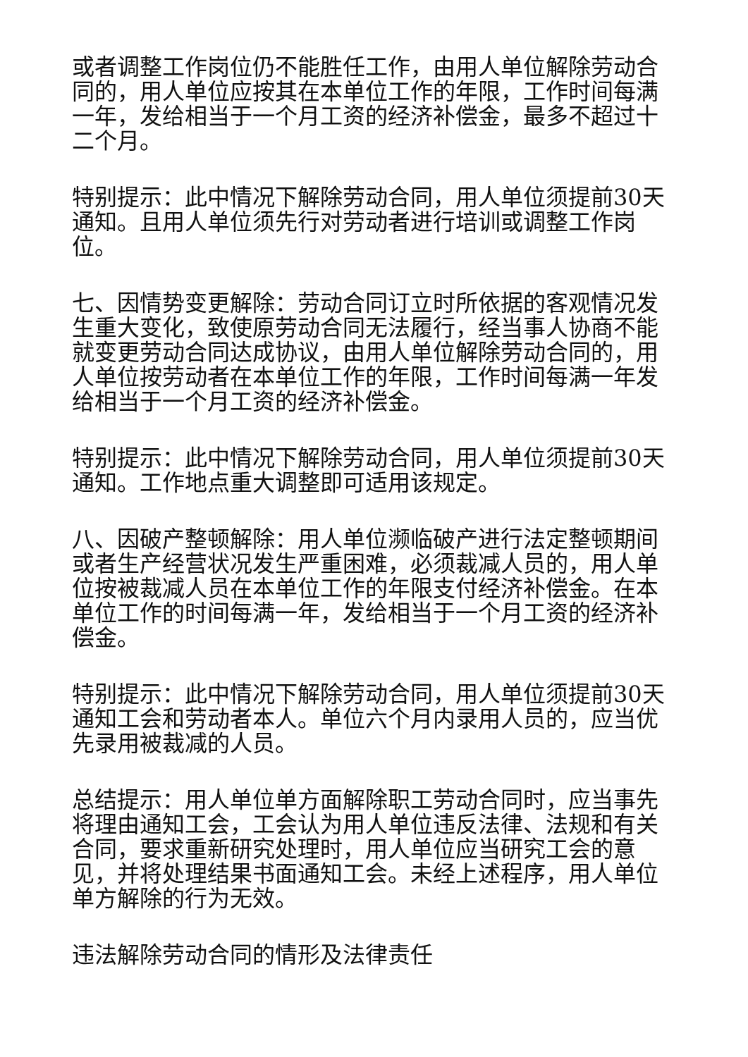或者调整工作岗位仍不能胜任工作，由用人单位解除劳动合同的，用人单位应按其在本单位工作的年限，工作时间每满一年，发给相当于一个月工资的经济补偿金，最多不超过十二个月。
特别提示：此中情况下解除劳动合同，用人单位须提前30天通知。且用人单位须先行对劳动者进行培训或调整工作岗位。
七、因情势变更解除：劳动合同订立时所依据的客观情况发生重大变化，致使原劳动合同无法履行，经当事人协商不能就变更劳动合同达成协议，由用人单位解除劳动合同的，用人单位按劳动者在本单位工作的年限，工作时间每满一年发给相当于一个月工资的经济补偿金。
特别提示：此中情况下解除劳动合同，用人单位须提前30天通知。工作地点重大调整即可适用该规定。
八、因破产整顿解除：用人单位濒临破产进行法定整顿期间或者生产经营状况发生严重困难，必须裁减人员的，用人单位按被裁减人员在本单位工作的年限支付经济补偿金。在本单位工作的时间每满一年，发给相当于一个月工资的经济补偿金。
特别提示：此中情况下解除劳动合同，用人单位须提前30天通知工会和劳动者本人。单位六个月内录用人员的，应当优先录用被裁减的人员。
总结提示：用人单位单方面解除职工劳动合同时，应当事先将理由通知工会，工会认为用人单位违反法律、法规和有关合同，要求重新研究处理时，用人单位应当研究工会的意见，并将处理结果书面通知工会。未经上述程序，用人单位单方解除的行为无效。
违法解除劳动合同的情形及法律责任